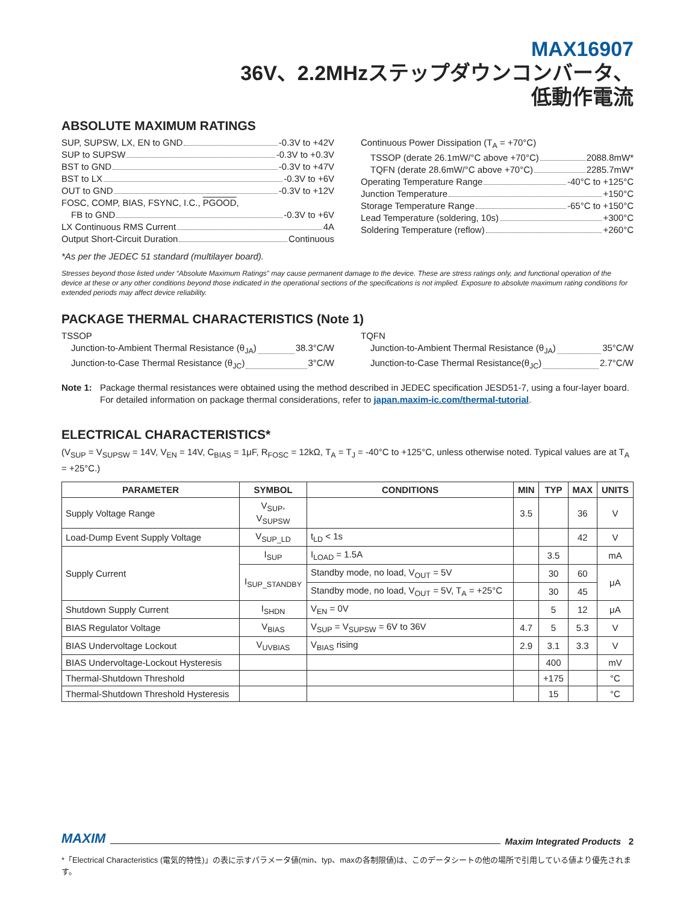MAX16907
36V、2.2MHzステップダウンコンバータ、
低動作電流
ABSOLUTE MAXIMUM RATINGS
SUP, SUPSW, LX, EN to GND -0.3V to +42V
SUP to SUPSW -0.3V to +0.3V
BST to GND -0.3V to +47V
BST to LX -0.3V to +6V
OUT to GND -0.3V to +12V
FOSC, COMP, BIAS, FSYNC, I.C., PGOOD,
FB to GND -0.3V to +6V
LX Continuous RMS Current 4A
Output Short-Circuit Duration Continuous
Continuous Power Dissipation (T<sub>A</sub> = +70°C)
TSSOP (derate 26.1mW/°C above +70°C) 2088.8mW*
TQFN (derate 28.6mW/°C above +70°C) 2285.7mW*
Operating Temperature Range -40°C to +125°C
Junction Temperature +150°C
Storage Temperature Range -65°C to +150°C
Lead Temperature (soldering, 10s) +300°C
Soldering Temperature (reflow) +260°C
*As per the JEDEC 51 standard (multilayer board).
Stresses beyond those listed under “Absolute Maximum Ratings” may cause permanent damage to the device. These are stress ratings only, and functional operation of the device at these or any other conditions beyond those indicated in the operational sections of the specifications is not implied. Exposure to absolute maximum rating conditions for extended periods may affect device reliability.
PACKAGE THERMAL CHARACTERISTICS (Note 1)
TSSOP
Junction-to-Ambient Thermal Resistance (θ<sub>JA</sub>) 38.3°C/W
Junction-to-Case Thermal Resistance (θ<sub>JC</sub>) 3°C/W
TQFN
Junction-to-Ambient Thermal Resistance (θ<sub>JA</sub>) 35°C/W
Junction-to-Case Thermal Resistance(θ<sub>JC</sub>) 2.7°C/W
Note 1: Package thermal resistances were obtained using the method described in JEDEC specification JESD51-7, using a four-layer board. For detailed information on package thermal considerations, refer to japan.maxim-ic.com/thermal-tutorial.
ELECTRICAL CHARACTERISTICS*
(V<sub>SUP</sub> = V<sub>SUPSW</sub> = 14V, V<sub>EN</sub> = 14V, C<sub>BIAS</sub> = 1μF, R<sub>FOSC</sub> = 12kΩ, T<sub>A</sub> = T<sub>J</sub> = -40°C to +125°C, unless otherwise noted. Typical values are at T<sub>A</sub> = +25°C.)
| PARAMETER | SYMBOL | CONDITIONS | MIN | TYP | MAX | UNITS |
| --- | --- | --- | --- | --- | --- | --- |
| Supply Voltage Range | V<sub>SUP</sub>, V<sub>SUPSW</sub> | | 3.5 | | 36 | V |
| Load-Dump Event Supply Voltage | V<sub>SUP_LD</sub> | t<sub>LD</sub> < 1s | | | 42 | V |
| Supply Current | I<sub>SUP</sub> | I<sub>LOAD</sub> = 1.5A | | 3.5 | | mA |
| | I<sub>SUP_STANDBY</sub> | Standby mode, no load, V<sub>OUT</sub> = 5V | | 30 | 60 | μA |
| | | Standby mode, no load, V<sub>OUT</sub> = 5V, T<sub>A</sub> = +25°C | | 30 | 45 | |
| Shutdown Supply Current | I<sub>SHDN</sub> | V<sub>EN</sub> = 0V | | 5 | 12 | μA |
| BIAS Regulator Voltage | V<sub>BIAS</sub> | V<sub>SUP</sub> = V<sub>SUPSW</sub> = 6V to 36V | 4.7 | 5 | 5.3 | V |
| BIAS Undervoltage Lockout | V<sub>UVBIAS</sub> | V<sub>BIAS</sub> rising | 2.9 | 3.1 | 3.3 | V |
| BIAS Undervoltage-Lockout Hysteresis | | | | 400 | | mV |
| Thermal-Shutdown Threshold | | | | +175 | | °C |
| Thermal-Shutdown Threshold Hysteresis | | | | 15 | | °C |
MAXIM Maxim Integrated Products 2
*「Electrical Characteristics (電気的特性)」の表に示すパラメータ値(min、typ、maxの各制限値)は、このデータシートの他の場所で引用している値より優先されます。